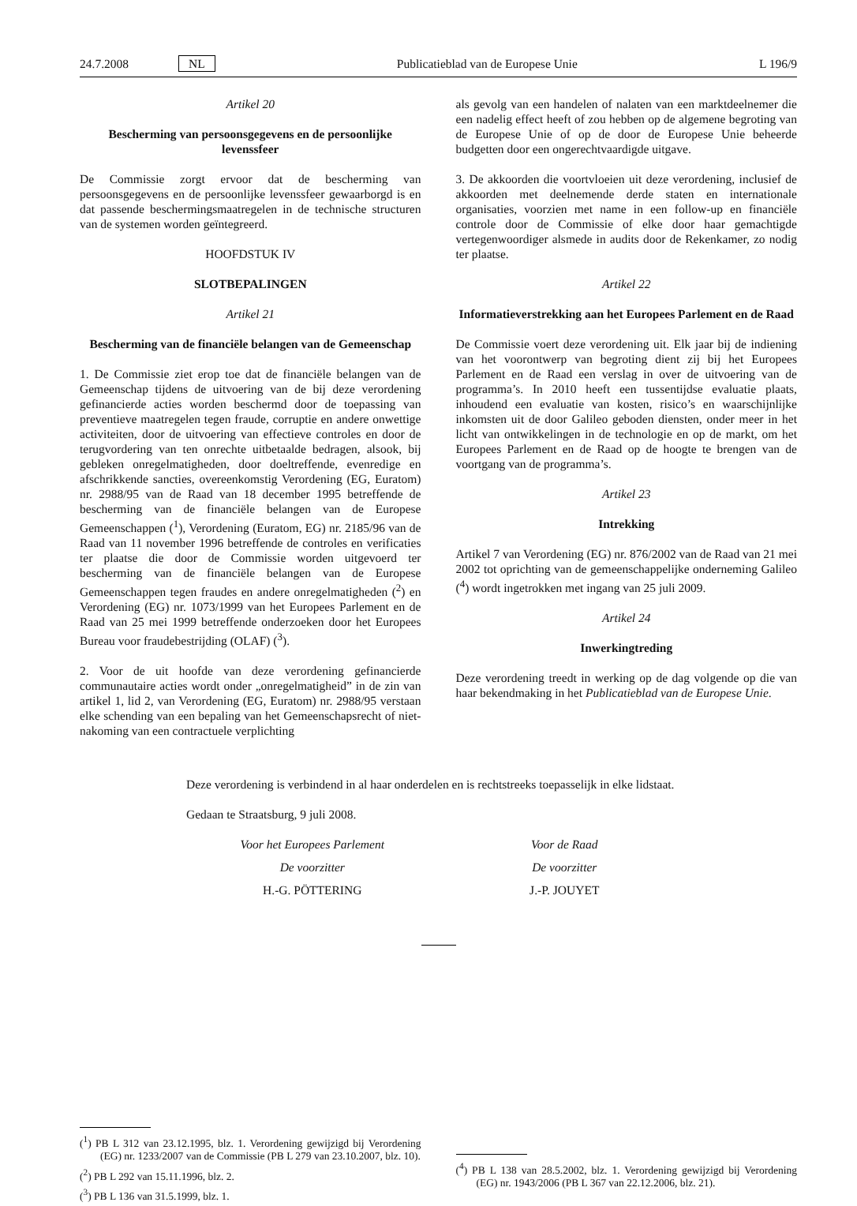24.7.2008 NL Publicatieblad van de Europese Unie L 196/9
Artikel 20
Bescherming van persoonsgegevens en de persoonlijke levenssfeer
De Commissie zorgt ervoor dat de bescherming van persoonsgegevens en de persoonlijke levenssfeer gewaarborgd is en dat passende beschermingsmaatregelen in de technische structuren van de systemen worden geïntegreerd.
HOOFDSTUK IV
SLOTBEPALINGEN
Artikel 21
Bescherming van de financiële belangen van de Gemeenschap
1. De Commissie ziet erop toe dat de financiële belangen van de Gemeenschap tijdens de uitvoering van de bij deze verordening gefinancierde acties worden beschermd door de toepassing van preventieve maatregelen tegen fraude, corruptie en andere onwettige activiteiten, door de uitvoering van effectieve controles en door de terugvordering van ten onrechte uitbetaalde bedragen, alsook, bij gebleken onregelmatigheden, door doeltreffende, evenredige en afschrikkende sancties, overeenkomstig Verordening (EG, Euratom) nr. 2988/95 van de Raad van 18 december 1995 betreffende de bescherming van de financiële belangen van de Europese Gemeenschappen (<sup>1</sup>), Verordening (Euratom, EG) nr. 2185/96 van de Raad van 11 november 1996 betreffende de controles en verificaties ter plaatse die door de Commissie worden uitgevoerd ter bescherming van de financiële belangen van de Europese Gemeenschappen tegen fraudes en andere onregelmatigheden (<sup>2</sup>) en Verordening (EG) nr. 1073/1999 van het Europees Parlement en de Raad van 25 mei 1999 betreffende onderzoeken door het Europees Bureau voor fraudebestrijding (OLAF) (<sup>3</sup>).
2. Voor de uit hoofde van deze verordening gefinancierde communautaire acties wordt onder „onregelmatigheid” in de zin van artikel 1, lid 2, van Verordening (EG, Euratom) nr. 2988/95 verstaan elke schending van een bepaling van het Gemeenschapsrecht of niet-nakoming van een contractuele verplichting
als gevolg van een handelen of nalaten van een marktdeelnemer die een nadelig effect heeft of zou hebben op de algemene begroting van de Europese Unie of op de door de Europese Unie beheerde budgetten door een ongerechtvaardigde uitgave.
3. De akkoorden die voortvloeien uit deze verordening, inclusief de akkoorden met deelnemende derde staten en internationale organisaties, voorzien met name in een follow-up en financiële controle door de Commissie of elke door haar gemachtigde vertegenwoordiger alsmede in audits door de Rekenkamer, zo nodig ter plaatse.
Artikel 22
Informatieverstrekking aan het Europees Parlement en de Raad
De Commissie voert deze verordening uit. Elk jaar bij de indiening van het voorontwerp van begroting dient zij bij het Europees Parlement en de Raad een verslag in over de uitvoering van de programma’s. In 2010 heeft een tussentijdse evaluatie plaats, inhoudend een evaluatie van kosten, risico’s en waarschijnlijke inkomsten uit de door Galileo geboden diensten, onder meer in het licht van ontwikkelingen in de technologie en op de markt, om het Europees Parlement en de Raad op de hoogte te brengen van de voortgang van de programma’s.
Artikel 23
Intrekking
Artikel 7 van Verordening (EG) nr. 876/2002 van de Raad van 21 mei 2002 tot oprichting van de gemeenschappelijke onderneming Galileo (<sup>4</sup>) wordt ingetrokken met ingang van 25 juli 2009.
Artikel 24
Inwerkingtreding
Deze verordening treedt in werking op de dag volgende op die van haar bekendmaking in het Publicatieblad van de Europese Unie.
Deze verordening is verbindend in al haar onderdelen en is rechtstreeks toepasselijk in elke lidstaat.
Gedaan te Straatsburg, 9 juli 2008.
Voor het Europees Parlement
De voorzitter
H.-G. PÖTTERING
Voor de Raad
De voorzitter
J.-P. JOUYET
(<sup>1</sup>) PB L 312 van 23.12.1995, blz. 1. Verordening gewijzigd bij Verordening (EG) nr. 1233/2007 van de Commissie (PB L 279 van 23.10.2007, blz. 10).
(<sup>2</sup>) PB L 292 van 15.11.1996, blz. 2.
(<sup>3</sup>) PB L 136 van 31.5.1999, blz. 1.
(<sup>4</sup>) PB L 138 van 28.5.2002, blz. 1. Verordening gewijzigd bij Verordening (EG) nr. 1943/2006 (PB L 367 van 22.12.2006, blz. 21).